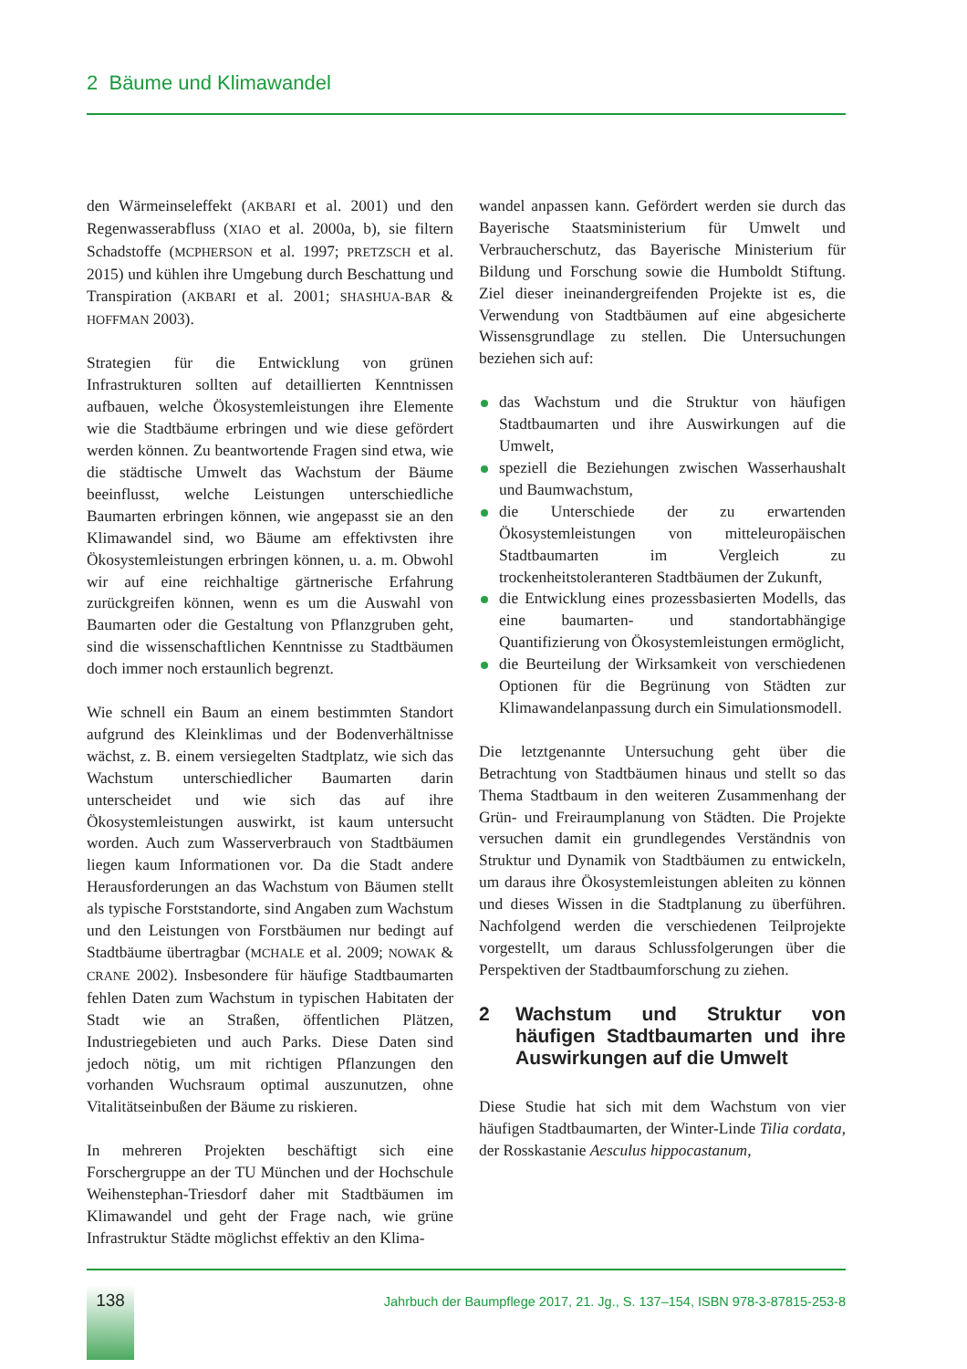2 Bäume und Klimawandel
den Wärmeinseleffekt (AKBARI et al. 2001) und den Regenwasserabfluss (XIAO et al. 2000a, b), sie filtern Schadstoffe (MCPHERSON et al. 1997; PRETZSCH et al. 2015) und kühlen ihre Umgebung durch Beschattung und Transpiration (AKBARI et al. 2001; SHASHUA-BAR & HOFFMAN 2003).
Strategien für die Entwicklung von grünen Infrastrukturen sollten auf detaillierten Kenntnissen aufbauen, welche Ökosystemleistungen ihre Elemente wie die Stadtbäume erbringen und wie diese gefördert werden können. Zu beantwortende Fragen sind etwa, wie die städtische Umwelt das Wachstum der Bäume beeinflusst, welche Leistungen unterschiedliche Baumarten erbringen können, wie angepasst sie an den Klimawandel sind, wo Bäume am effektivsten ihre Ökosystemleistungen erbringen können, u. a. m. Obwohl wir auf eine reichhaltige gärtnerische Erfahrung zurückgreifen können, wenn es um die Auswahl von Baumarten oder die Gestaltung von Pflanzgruben geht, sind die wissenschaftlichen Kenntnisse zu Stadtbäumen doch immer noch erstaunlich begrenzt.
Wie schnell ein Baum an einem bestimmten Standort aufgrund des Kleinklimas und der Bodenverhältnisse wächst, z. B. einem versiegelten Stadtplatz, wie sich das Wachstum unterschiedlicher Baumarten darin unterscheidet und wie sich das auf ihre Ökosystemleistungen auswirkt, ist kaum untersucht worden. Auch zum Wasserverbrauch von Stadtbäumen liegen kaum Informationen vor. Da die Stadt andere Herausforderungen an das Wachstum von Bäumen stellt als typische Forststandorte, sind Angaben zum Wachstum und den Leistungen von Forstbäumen nur bedingt auf Stadtbäume übertragbar (MCHALE et al. 2009; NOWAK & CRANE 2002). Insbesondere für häufige Stadtbaumarten fehlen Daten zum Wachstum in typischen Habitaten der Stadt wie an Straßen, öffentlichen Plätzen, Industriegebieten und auch Parks. Diese Daten sind jedoch nötig, um mit richtigen Pflanzungen den vorhanden Wuchsraum optimal auszunutzen, ohne Vitalitätseinbußen der Bäume zu riskieren.
In mehreren Projekten beschäftigt sich eine Forschergruppe an der TU München und der Hochschule Weihenstephan-Triesdorf daher mit Stadtbäumen im Klimawandel und geht der Frage nach, wie grüne Infrastruktur Städte möglichst effektiv an den Klima-
wandel anpassen kann. Gefördert werden sie durch das Bayerische Staatsministerium für Umwelt und Verbraucherschutz, das Bayerische Ministerium für Bildung und Forschung sowie die Humboldt Stiftung. Ziel dieser ineinandergreifenden Projekte ist es, die Verwendung von Stadtbäumen auf eine abgesicherte Wissensgrundlage zu stellen. Die Untersuchungen beziehen sich auf:
das Wachstum und die Struktur von häufigen Stadtbaumarten und ihre Auswirkungen auf die Umwelt,
speziell die Beziehungen zwischen Wasserhaushalt und Baumwachstum,
die Unterschiede der zu erwartenden Ökosystemleistungen von mitteleuropäischen Stadtbaumarten im Vergleich zu trockenheitstoleranteren Stadtbäumen der Zukunft,
die Entwicklung eines prozessbasierten Modells, das eine baumarten- und standortabhängige Quantifizierung von Ökosystemleistungen ermöglicht,
die Beurteilung der Wirksamkeit von verschiedenen Optionen für die Begrünung von Städten zur Klimawandelanpassung durch ein Simulationsmodell.
Die letztgenannte Untersuchung geht über die Betrachtung von Stadtbäumen hinaus und stellt so das Thema Stadtbaum in den weiteren Zusammenhang der Grün- und Freiraumplanung von Städten. Die Projekte versuchen damit ein grundlegendes Verständnis von Struktur und Dynamik von Stadtbäumen zu entwickeln, um daraus ihre Ökosystemleistungen ableiten zu können und dieses Wissen in die Stadtplanung zu überführen. Nachfolgend werden die verschiedenen Teilprojekte vorgestellt, um daraus Schlussfolgerungen über die Perspektiven der Stadtbaumforschung zu ziehen.
2 Wachstum und Struktur von häufigen Stadtbaumarten und ihre Auswirkungen auf die Umwelt
Diese Studie hat sich mit dem Wachstum von vier häufigen Stadtbaumarten, der Winter-Linde Tilia cordata, der Rosskastanie Aesculus hippocastanum,
138
Jahrbuch der Baumpflege 2017, 21. Jg., S. 137–154, ISBN 978-3-87815-253-8